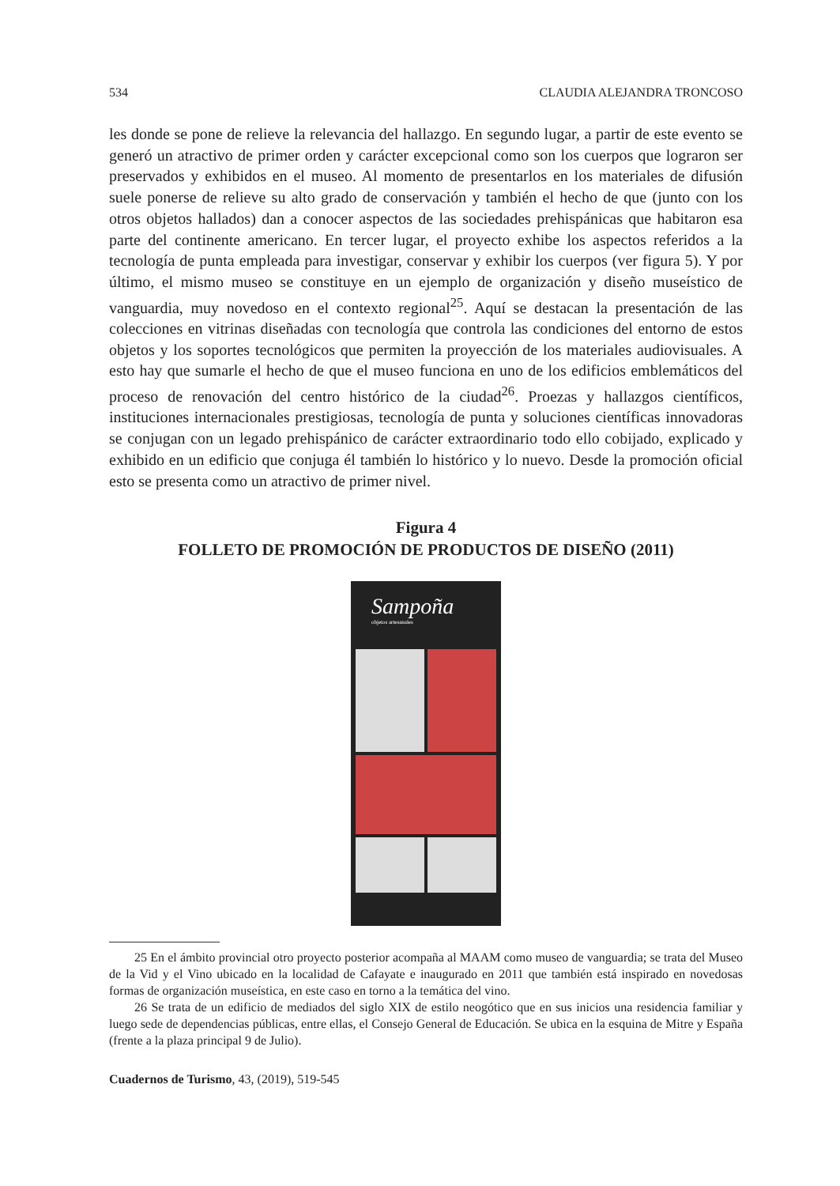534 CLAUDIA ALEJANDRA TRONCOSO
les donde se pone de relieve la relevancia del hallazgo. En segundo lugar, a partir de este evento se generó un atractivo de primer orden y carácter excepcional como son los cuerpos que lograron ser preservados y exhibidos en el museo. Al momento de presentarlos en los materiales de difusión suele ponerse de relieve su alto grado de conservación y también el hecho de que (junto con los otros objetos hallados) dan a conocer aspectos de las sociedades prehispánicas que habitaron esa parte del continente americano. En tercer lugar, el proyecto exhibe los aspectos referidos a la tecnología de punta empleada para investigar, conservar y exhibir los cuerpos (ver figura 5). Y por último, el mismo museo se constituye en un ejemplo de organización y diseño museístico de vanguardia, muy novedoso en el contexto regional<sup>25</sup>. Aquí se destacan la presentación de las colecciones en vitrinas diseñadas con tecnología que controla las condiciones del entorno de estos objetos y los soportes tecnológicos que permiten la proyección de los materiales audiovisuales. A esto hay que sumarle el hecho de que el museo funciona en uno de los edificios emblemáticos del proceso de renovación del centro histórico de la ciudad<sup>26</sup>. Proezas y hallazgos científicos, instituciones internacionales prestigiosas, tecnología de punta y soluciones científicas innovadoras se conjugan con un legado prehispánico de carácter extraordinario todo ello cobijado, explicado y exhibido en un edificio que conjuga él también lo histórico y lo nuevo. Desde la promoción oficial esto se presenta como un atractivo de primer nivel.
Figura 4
FOLLETO DE PROMOCIÓN DE PRODUCTOS DE DISEÑO (2011)
Sampoña
objetos artesanales
25 En el ámbito provincial otro proyecto posterior acompaña al MAAM como museo de vanguardia; se trata del Museo de la Vid y el Vino ubicado en la localidad de Cafayate e inaugurado en 2011 que también está inspirado en novedosas formas de organización museística, en este caso en torno a la temática del vino.
26 Se trata de un edificio de mediados del siglo XIX de estilo neogótico que en sus inicios una residencia familiar y luego sede de dependencias públicas, entre ellas, el Consejo General de Educación. Se ubica en la esquina de Mitre y España (frente a la plaza principal 9 de Julio).
Cuadernos de Turismo, 43, (2019), 519-545